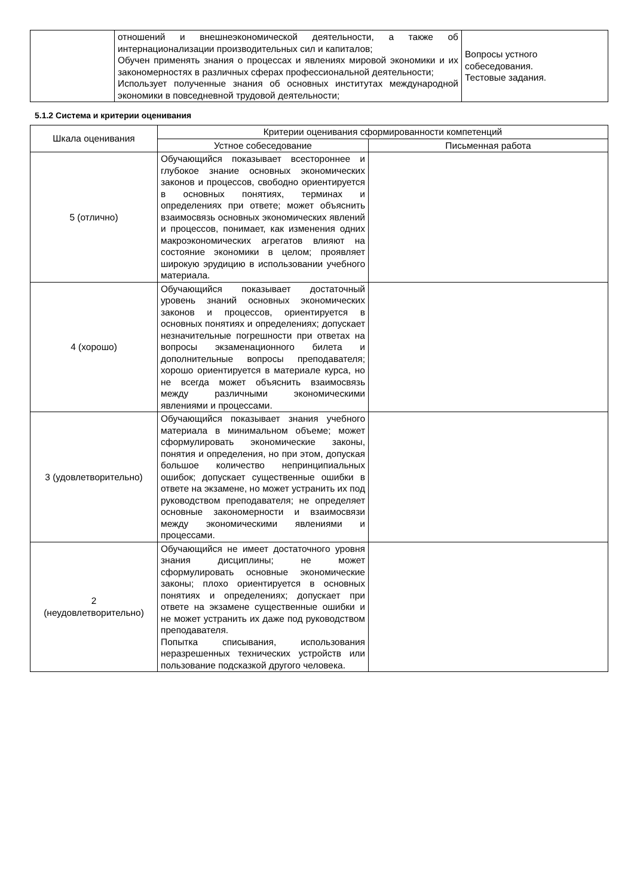| | отношений и внешнеэкономической деятельности, а также об интернационализации производительных сил и капиталов; Обучен применять знания о процессах и явлениях мировой экономики и их закономерностях в различных сферах профессиональной деятельности; Использует полученные знания об основных институтах международной экономики в повседневной трудовой деятельности; | Вопросы устного собеседования. Тестовые задания. |
5.1.2 Система и критерии оценивания
| Шкала оценивания | Критерии оценивания сформированности компетенций | |
| --- | --- | --- |
| | Устное собеседование | Письменная работа |
| 5 (отлично) | Обучающийся показывает всестороннее и глубокое знание основных экономических законов и процессов, свободно ориентируется в основных понятиях, терминах и определениях при ответе; может объяснить взаимосвязь основных экономических явлений и процессов, понимает, как изменения одних макроэкономических агрегатов влияют на состояние экономики в целом; проявляет широкую эрудицию в использовании учебного материала. | |
| 4 (хорошо) | Обучающийся показывает достаточный уровень знаний основных экономических законов и процессов, ориентируется в основных понятиях и определениях; допускает незначительные погрешности при ответах на вопросы экзаменационного билета и дополнительные вопросы преподавателя; хорошо ориентируется в материале курса, но не всегда может объяснить взаимосвязь между различными экономическими явлениями и процессами. | |
| 3 (удовлетворительно) | Обучающийся показывает знания учебного материала в минимальном объеме; может сформулировать экономические законы, понятия и определения, но при этом, допуская большое количество непринципиальных ошибок; допускает существенные ошибки в ответе на экзамене, но может устранить их под руководством преподавателя; не определяет основные закономерности и взаимосвязи между экономическими явлениями и процессами. | |
| 2 (неудовлетворительно) | Обучающийся не имеет достаточного уровня знания дисциплины; не может сформулировать основные экономические законы; плохо ориентируется в основных понятиях и определениях; допускает при ответе на экзамене существенные ошибки и не может устранить их даже под руководством преподавателя. Попытка списывания, использования неразрешенных технических устройств или пользование подсказкой другого человека. | |